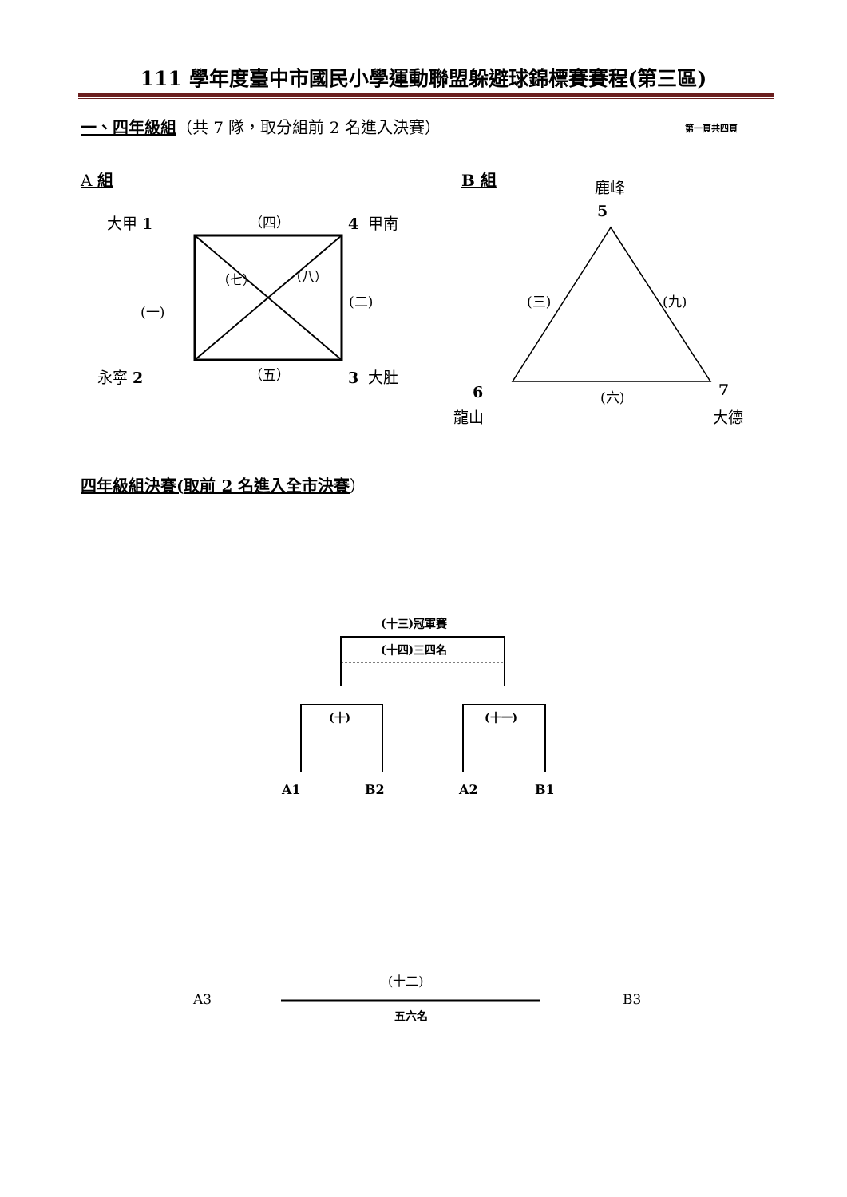111 學年度臺中市國民小學運動聯盟躲避球錦標賽賽程(第三區)
一、四年級組（共 7 隊，取分組前 2 名進入決賽） 第一頁共四頁
A 組 B 組
大甲 1 （四） 4 甲南
（七） （八）
(二)
(一)
永寧 2 （五） 3 大肚
鹿峰
5
(三) (九)
6 (六) 7
龍山 大德
四年級組決賽(取前 2 名進入全市決賽）
(十三)冠軍賽
(十四)三四名
(十) (十一)
A1 B2 A2 B1
(十二)
A3 B3
五六名